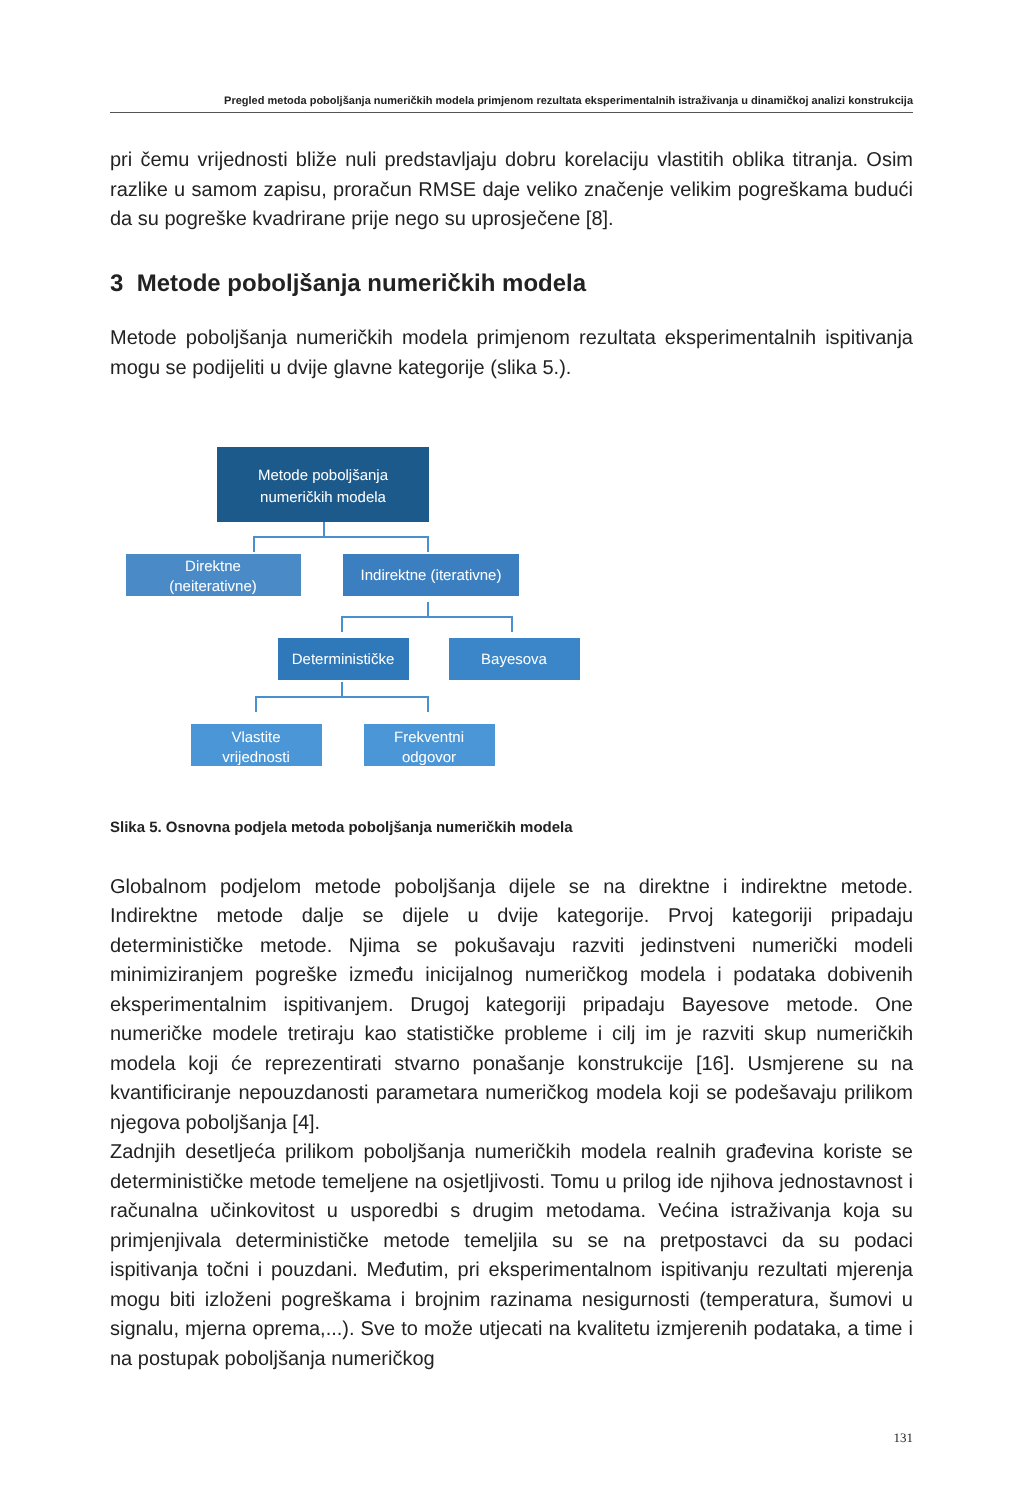Pregled metoda poboljšanja numeričkih modela primjenom rezultata eksperimentalnih istraživanja u dinamičkoj analizi konstrukcija
pri čemu vrijednosti bliže nuli predstavljaju dobru korelaciju vlastitih oblika titranja. Osim razlike u samom zapisu, proračun RMSE daje veliko značenje velikim pogreškama budući da su pogreške kvadrirane prije nego su uprosječene [8].
3 Metode poboljšanja numeričkih modela
Metode poboljšanja numeričkih modela primjenom rezultata eksperimentalnih ispitivanja mogu se podijeliti u dvije glavne kategorije (slika 5.).
Metode poboljšanja
numeričkih modela
Direktne
(neiterativne)
Indirektne (iterativne)
Determinističke
Bayesova
Vlastite
vrijednosti
Frekventni
odgovor
Slika 5. Osnovna podjela metoda poboljšanja numeričkih modela
Globalnom podjelom metode poboljšanja dijele se na direktne i indirektne metode. Indirektne metode dalje se dijele u dvije kategorije. Prvoj kategoriji pripadaju determinističke metode. Njima se pokušavaju razviti jedinstveni numerički modeli minimiziranjem pogreške između inicijalnog numeričkog modela i podataka dobivenih eksperimentalnim ispitivanjem. Drugoj kategoriji pripadaju Bayesove metode. One numeričke modele tretiraju kao statističke probleme i cilj im je razviti skup numeričkih modela koji će reprezentirati stvarno ponašanje konstrukcije [16]. Usmjerene su na kvantificiranje nepouzdanosti parametara numeričkog modela koji se podešavaju prilikom njegova poboljšanja [4].
Zadnjih desetljeća prilikom poboljšanja numeričkih modela realnih građevina koriste se determinističke metode temeljene na osjetljivosti. Tomu u prilog ide njihova jednostavnost i računalna učinkovitost u usporedbi s drugim metodama. Većina istraživanja koja su primjenjivala determinističke metode temeljila su se na pretpostavci da su podaci ispitivanja točni i pouzdani. Međutim, pri eksperimentalnom ispitivanju rezultati mjerenja mogu biti izloženi pogreškama i brojnim razinama nesigurnosti (temperatura, šumovi u signalu, mjerna oprema,...). Sve to može utjecati na kvalitetu izmjerenih podataka, a time i na postupak poboljšanja numeričkog
131